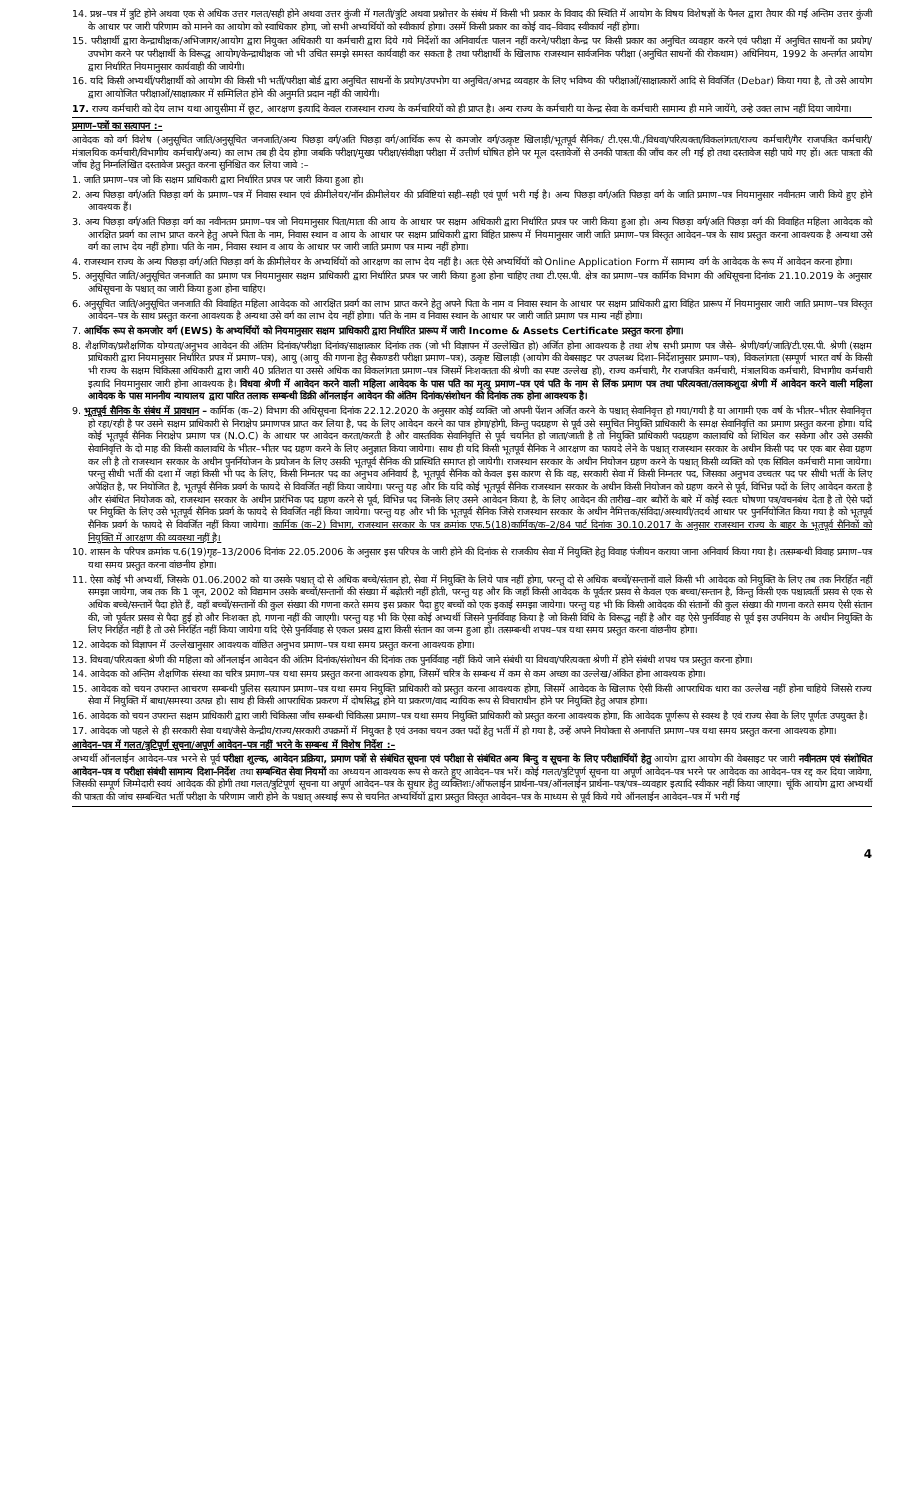14. प्रश्न–पत्र में त्रुटि होने अथवा एक से अधिक उत्तर गलत/सही होने अथवा उत्तर कुंजी में गलती/त्रुटि अथवा प्रश्नोत्तर के संबंध में किसी भी प्रकार के विवाद की स्थिति में आयोग के विषय विशेषज्ञों के पैनल द्वारा तैयार की गई अन्तिम उत्तर कुंजी के आधार पर जारी परिणाम को मानने का आयोग को स्वाधिकार होगा, जो सभी अभ्यर्थियों को स्वीकार्य होगा। उसमें किसी प्रकार का कोई वाद–विवाद स्वीकार्य नहीं होगा।
15. परीक्षार्थी द्वारा केन्द्राधीक्षक/अभिजागर/आयोग द्वारा नियुक्त अधिकारी या कर्मचारी द्वारा दिये गये निर्देशों का अनिवार्यतः पालन नहीं करने/परीक्षा केन्द्र पर किसी प्रकार का अनुचित व्यवहार करने एवं परीक्षा में अनुचित साधनों का प्रयोग/उपभोग करने पर परीक्षार्थी के विरूद्ध आयोग/केन्द्राधीक्षक जो भी उचित समझे समस्त कार्यवाही कर सकता है तथा परीक्षार्थी के खिलाफ राजस्थान सार्वजनिक परीक्षा (अनुचित साधनों की रोकथाम) अधिनियम, 1992 के अन्तर्गत आयोग द्वारा निर्धारित नियमानुसार कार्यवाही की जायेगी।
16. यदि किसी अभ्यर्थी/परीक्षार्थी को आयोग की किसी भी भर्ती/परीक्षा बोर्ड द्वारा अनुचित साधनों के प्रयोग/उपभोग या अनुचित/अभद्र व्यवहार के लिए भविष्य की परीक्षाओं/साक्षात्कारों आदि से विवर्जित (Debar) किया गया है, तो उसे आयोग द्वारा आयोजित परीक्षाओं/साक्षात्कार में सम्मिलित होने की अनुमति प्रदान नहीं की जायेगी।
17. राज्य कर्मचारी को देय लाभ यथा आयुसीमा में छूट, आरक्षण इत्यादि केवल राजस्थान राज्य के कर्मचारियों को ही प्राप्त है। अन्य राज्य के कर्मचारी या केन्द्र सेवा के कर्मचारी सामान्य ही माने जायेंगे, उन्हे उक्त लाभ नहीं दिया जायेगा।
प्रमाण–पत्रों का सत्यापन :–
आवेदक को वर्ग विशेष (अनुसूचित जाति/अनुसूचित जनजाति/अन्य पिछड़ा वर्ग/अति पिछड़ा वर्ग/आर्थिक रूप से कमजोर वर्ग/उत्कृष्ट खिलाड़ी/भूतपूर्व सैनिक/ टी.एस.पी./विधवा/परित्यक्ता/विकलांगता/राज्य कर्मचारी/गैर राजपत्रित कर्मचारी/मंत्रालयिक कर्मचारी/विभागीय कर्मचारी/अन्य) का लाभ तब ही देय होगा जबकि परीक्षा/मुख्य परीक्षा/संवीक्षा परीक्षा में उत्तीर्ण घोषित होने पर मूल दस्तावेजों से उनकी पात्रता की जाँच कर ली गई हो तथा दस्तावेज सही पाये गए हों। अतः पात्रता की जाँच हेतु निम्नलिखित दस्तावेज प्रस्तुत करना सुनिश्चित कर लिया जावे :–
1. जाति प्रमाण–पत्र जो कि सक्षम प्राधिकारी द्वारा निर्धारित प्रपत्र पर जारी किया हुआ हो।
2. अन्य पिछड़ा वर्ग/अति पिछड़ा वर्ग के प्रमाण–पत्र में निवास स्थान एवं क्रीमीलेयर/नॉन क्रीमीलेयर की प्रविष्टियां सही–सही एवं पूर्ण भरी गई है। अन्य पिछड़ा वर्ग/अति पिछड़ा वर्ग के जाति प्रमाण–पत्र नियमानुसार नवीनतम जारी किये हुए होने आवश्यक हैं।
3. अन्य पिछड़ा वर्ग/अति पिछड़ा वर्ग का नवीनतम प्रमाण–पत्र जो नियमानुसार पिता/माता की आय के आधार पर सक्षम अधिकारी द्वारा निर्धारित प्रपत्र पर जारी किया हुआ हो। अन्य पिछड़ा वर्ग/अति पिछड़ा वर्ग की विवाहित महिला आवेदक को आरक्षित प्रवर्ग का लाभ प्राप्त करने हेतु अपने पिता के नाम, निवास स्थान व आय के आधार पर सक्षम प्राधिकारी द्वारा विहित प्रारूप में नियमानुसार जारी जाति प्रमाण–पत्र विस्तृत आवेदन–पत्र के साथ प्रस्तुत करना आवश्यक है अन्यथा उसे वर्ग का लाभ देय नहीं होगा। पति के नाम, निवास स्थान व आय के आधार पर जारी जाति प्रमाण पत्र मान्य नहीं होगा।
4. राजस्थान राज्य के अन्य पिछड़ा वर्ग/अति पिछड़ा वर्ग के क्रीमीलेयर के अभ्यर्थियों को आरक्षण का लाभ देय नहीं है। अतः ऐसे अभ्यर्थियों को Online Application Form में सामान्य वर्ग के आवेदक के रूप में आवेदन करना होगा।
5. अनुसूचित जाति/अनुसूचित जनजाति का प्रमाण पत्र नियमानुसार सक्षम प्राधिकारी द्वारा निर्धारित प्रपत्र पर जारी किया हुआ होना चाहिए तथा टी.एस.पी. क्षेत्र का प्रमाण–पत्र कार्मिक विभाग की अधिसूचना दिनांक 21.10.2019 के अनुसार अधिसूचना के पश्चात् का जारी किया हुआ होना चाहिए।
6. अनुसूचित जाति/अनुसूचित जनजाति की विवाहित महिला आवेदक को आरक्षित प्रवर्ग का लाभ प्राप्त करने हेतु अपने पिता के नाम व निवास स्थान के आधार पर सक्षम प्राधिकारी द्वारा विहित प्रारूप में नियमानुसार जारी जाति प्रमाण–पत्र विस्तृत आवेदन–पत्र के साथ प्रस्तुत करना आवश्यक है अन्यथा उसे वर्ग का लाभ देय नहीं होगा। पति के नाम व निवास स्थान के आधार पर जारी जाति प्रमाण पत्र मान्य नहीं होगा।
7. आर्थिक रूप से कमजोर वर्ग (EWS) के अभ्यर्थियों को नियमानुसार सक्षम प्राधिकारी द्वारा निर्धारित प्रारूप में जारी Income & Assets Certificate प्रस्तुत करना होगा।
8. शैक्षणिक/प्रशैक्षणिक योग्यता/अनुभव आवेदन की अंतिम दिनांक/परीक्षा दिनांक/साक्षात्कार दिनांक तक (जो भी विज्ञापन में उल्लेखित हो) अर्जित होना आवश्यक है तथा शेष सभी प्रमाण पत्र जैसे– श्रेणी/वर्ग/जाति/टी.एस.पी. श्रेणी (सक्षम प्राधिकारी द्वारा नियमानुसार निर्धारित प्रपत्र में प्रमाण–पत्र), आयु (आयु की गणना हेतु सैकण्डरी परीक्षा प्रमाण–पत्र), उत्कृष्ट खिलाड़ी (आयोग की वेबसाइट पर उपलब्ध दिशा–निर्देशानुसार प्रमाण–पत्र), विकलांगता (सम्पूर्ण भारत वर्ष के किसी भी राज्य के सक्षम चिकित्सा अधिकारी द्वारा जारी 40 प्रतिशत या उससे अधिक का विकलांगता प्रमाण–पत्र जिसमें निःशक्तता की श्रेणी का स्पष्ट उल्लेख हो), राज्य कर्मचारी, गैर राजपत्रित कर्मचारी, मंत्रालयिक कर्मचारी, विभागीय कर्मचारी इत्यादि नियमानुसार जारी होना आवश्यक है। विधवा श्रेणी में आवेदन करने वाली महिला आवेदक के पास पति का मृत्यु प्रमाण–पत्र एवं पति के नाम से लिंक प्रमाण पत्र तथा परित्यक्ता/तलाकशुदा श्रेणी में आवेदन करने वाली महिला आवेदक के पास माननीय न्यायालय द्वारा पारित तलाक सम्बन्धी डिक्री ऑनलाईन आवेदन की अंतिम दिनांक/संशोधन की दिनांक तक होना आवश्यक है।
9. भूतपूर्व सैनिक के संबंध में प्रावधान – कार्मिक (क–2) विभाग की अधिसूचना दिनांक 22.12.2020 के अनुसार कोई व्यक्ति जो अपनी पेंशन अर्जित करने के पश्चात् सेवानिवृत्त हो गया/गयी है या आगामी एक वर्ष के भीतर–भीतर सेवानिवृत्त हो रहा/रही है पर उसने सक्षम प्राधिकारी से निराक्षेप प्रमाणपत्र प्राप्त कर लिया है, पद के लिए आवेदन करने का पात्र होगा/होगी, किन्तु पदग्रहण से पूर्व उसे समुचित नियुक्ति प्राधिकारी के समक्ष सेवानिवृत्ति का प्रमाण प्रस्तुत करना होगा। यदि कोई भूतपूर्व सैनिक निराक्षेप प्रमाण पत्र (N.O.C) के आधार पर आवेदन करता/करती है और वास्तविक सेवानिवृत्ति से पूर्व चयनित हो जाता/जाती है तो नियुक्ति प्राधिकारी पदग्रहण कालावधि को शिथिल कर सकेगा और उसे उसकी सेवानिवृत्ति के दो माह की किसी कालावधि के भीतर–भीतर पद ग्रहण करने के लिए अनुज्ञात किया जायेगा। साथ ही यदि किसी भूतपूर्व सैनिक ने आरक्षण का फायदे लेने के पश्चात् राजस्थान सरकार के अधीन किसी पद पर एक बार सेवा ग्रहण कर ली है तो राजस्थान सरकार के अधीन पुनर्नियोजन के प्रयोजन के लिए उसकी भूतपूर्व सैनिक की प्रास्थिति समाप्त हो जायेगी। राजस्थान सरकार के अधीन नियोजन ग्रहण करने के पश्चात् किसी व्यक्ति को एक सिविल कर्मचारी माना जायेगा। परन्तु सीधी भर्ती की दशा में जहां किसी भी पद के लिए, किसी निम्नतर पद का अनुभव अनिवार्य है, भूतपूर्व सैनिक को केवल इस कारण से कि वह, सरकारी सेवा में किसी निम्नतर पद, जिसका अनुभव उच्चतर पद पर सीधी भर्ती के लिए अपेक्षित है, पर नियोजित है, भूतपूर्व सैनिक प्रवर्ग के फायदे से विवर्जित नहीं किया जायेगा। परन्तु यह और कि यदि कोई भूतपूर्व सैनिक राजस्थान सरकार के अधीन किसी नियोजन को ग्रहण करने से पूर्व, विभिन्न पदों के लिए आवेदन करता है और संबंधित नियोजक को, राजस्थान सरकार के अधीन प्रारंभिक पद ग्रहण करने से पूर्व, विभिन्न पद जिनके लिए उसने आवेदन किया है, के लिए आवेदन की तारीख–वार ब्यौरों के बारे में कोई स्वतः घोषणा पत्र/वचनबंध देता है तो ऐसे पदों पर नियुक्ति के लिए उसे भूतपूर्व सैनिक प्रवर्ग के फायदे से विवर्जित नहीं किया जायेगा। परन्तु यह और भी कि भूतपूर्व सैनिक जिसे राजस्थान सरकार के अधीन नैमित्तक/संविदा/अस्थायी/तदर्थ आधार पर पुनर्नियोजित किया गया है को भूतपूर्व सैनिक प्रवर्ग के फायदे से विवर्जित नहीं किया जायेगा। कार्मिक (क–2) विभाग, राजस्थान सरकार के पत्र क्रमांक एफ.5(18)कार्मिक/क–2/84 पार्ट दिनांक 30.10.2017 के अनुसार राजस्थान राज्य के बाहर के भूतपूर्व सैनिकों को नियुक्ति में आरक्षण की व्यवस्था नहीं है।
10. शासन के परिपत्र क्रमांक प.6(19)गृह–13/2006 दिनांक 22.05.2006 के अनुसार इस परिपत्र के जारी होने की दिनांक से राजकीय सेवा में नियुक्ति हेतु विवाह पंजीयन कराया जाना अनिवार्य किया गया है। तत्सम्बन्धी विवाह प्रमाण–पत्र यथा समय प्रस्तुत करना वांछनीय होगा।
11. ऐसा कोई भी अभ्यर्थी, जिसके 01.06.2002 को या उसके पश्चात् दो से अधिक बच्चे/संतान हो, सेवा में नियुक्ति के लिये पात्र नहीं होगा, परन्तु दो से अधिक बच्चों/सन्तानों वाले किसी भी आवेदक को नियुक्ति के लिए तब तक निरर्हित नहीं समझा जायेगा, जब तक कि 1 जून, 2002 को विद्यमान उसके बच्चों/सन्तानों की संख्या में बढ़ोतरी नहीं होती, परन्तु यह और कि जहाँ किसी आवेदक के पूर्वतर प्रसव से केवल एक बच्चा/सन्तान है, किन्तु किसी एक पश्चात्वर्ती प्रसव से एक से अधिक बच्चे/सन्तानें पैदा होते हैं, वहाँ बच्चों/सन्तानों की कुल संख्या की गणना करते समय इस प्रकार पैदा हुए बच्चों को एक इकाई समझा जायेगा। परन्तु यह भी कि किसी आवेदक की संतानों की कुल संख्या की गणना करते समय ऐसी संतान की, जो पूर्वतर प्रसव से पैदा हुई हो और निःशक्त हो, गणना नहीं की जाएगी। परन्तु यह भी कि ऐसा कोई अभ्यर्थी जिसने पुनर्विवाह किया है जो किसी विधि के विरूद्ध नहीं है और वह ऐसे पुनर्विवाह से पूर्व इस उपनियम के अधीन नियुक्ति के लिए निरर्हित नहीं है तो उसे निरर्हित नहीं किया जायेगा यदि ऐसे पुनर्विवाह से एकल प्रसव द्वारा किसी संतान का जन्म हुआ हो। तत्सम्बन्धी शपथ–पत्र यथा समय प्रस्तुत करना वांछनीय होगा।
12. आवेदक को विज्ञापन में उल्लेखानुसार आवश्यक वांछित अनुभव प्रमाण–पत्र यथा समय प्रस्तुत करना आवश्यक होगा।
13. विधवा/परित्यक्ता श्रेणी की महिला को ऑनलाईन आवेदन की अंतिम दिनांक/संशोधन की दिनांक तक पुनर्विवाह नहीं किये जाने संबंधी या विधवा/परित्यक्ता श्रेणी में होने संबंधी शपथ पत्र प्रस्तुत करना होगा।
14. आवेदक को अन्तिम शैक्षणिक संस्था का चरित्र प्रमाण–पत्र यथा समय प्रस्तुत करना आवश्यक होगा, जिसमें चरित्र के सम्बन्ध में कम से कम अच्छा का उल्लेख/अंकित होना आवश्यक होगा।
15. आवेदक को चयन उपरान्त आचरण सम्बन्धी पुलिस सत्यापन प्रमाण–पत्र यथा समय नियुक्ति प्राधिकारी को प्रस्तुत करना आवश्यक होगा, जिसमें आवेदक के खिलाफ ऐसी किसी आपराधिक धारा का उल्लेख नहीं होना चाहिये जिससे राज्य सेवा में नियुक्ति में बाधा/समस्या उत्पन्न हो। साथ ही किसी आपराधिक प्रकरण में दोषसिद्ध होने या प्रकरण/वाद न्यायिक रूप से विचाराधीन होने पर नियुक्ति हेतु अपात्र होगा।
16. आवेदक को चयन उपरान्त सक्षम प्राधिकारी द्वारा जारी चिकित्सा जाँच सम्बन्धी चिकित्सा प्रमाण–पत्र यथा समय नियुक्ति प्राधिकारी को प्रस्तुत करना आवश्यक होगा, कि आवेदक पूर्णरूप से स्वस्थ है एवं राज्य सेवा के लिए पूर्णतः उपयुक्त है।
17. आवेदक जो पहले से ही सरकारी सेवा यथा/जैसे केन्द्रीय/राज्य/सरकारी उपक्रमों में नियुक्त है एवं उनका चयन उक्त पदों हेतु भर्ती में हो गया है, उन्हें अपने नियोक्ता से अनापत्ति प्रमाण–पत्र यथा समय प्रस्तुत करना आवश्यक होगा।
आवेदन–पत्र में गलत/त्रुटिपूर्ण सूचना/अपूर्ण आवेदन–पत्र नहीं भरने के सम्बन्ध में विशेष निर्देश :–
अभ्यर्थी ऑनलाईन आवेदन–पत्र भरने से पूर्व परीक्षा शुल्क, आवेदन प्रक्रिया, प्रमाण पत्रों से संबंधित सूचना एवं परीक्षा से संबंधित अन्य बिन्दु व सूचना के लिए परीक्षार्थियों हेतु आयोग द्वारा आयोग की वेबसाइट पर जारी नवीनतम एवं संशोधित आवेदन–पत्र व परीक्षा संबंधी सामान्य दिशा–निर्देश तथा सम्बन्धित सेवा नियमों का अध्ययन आवश्यक रूप से करते हुए आवेदन–पत्र भरें। कोई गलत/त्रुटिपूर्ण सूचना या अपूर्ण आवेदन–पत्र भरने पर आवेदक का आवेदन–पत्र रद्द कर दिया जावेगा, जिसकी सम्पूर्ण जिम्मेदारी स्वयं आवेदक की होगी तथा गलत/त्रुटिपूर्ण सूचना या अपूर्ण आवेदन–पत्र के सुधार हेतु व्यक्तिशः/ऑफलाईन प्रार्थना–पत्र/ऑनलाईन प्रार्थना–पत्र/पत्र–व्यवहार इत्यादि स्वीकार नहीं किया जाएगा। चूंकि आयोग द्वारा अभ्यर्थी की पात्रता की जांच सम्बन्धित भर्ती परीक्षा के परिणाम जारी होने के पश्चात् अस्थाई रूप से चयनित अभ्यर्थियों द्वारा प्रस्तुत विस्तृत आवेदन–पत्र के माध्यम से पूर्व किये गये ऑनलाईन आवेदन–पत्र में भरी गई
4